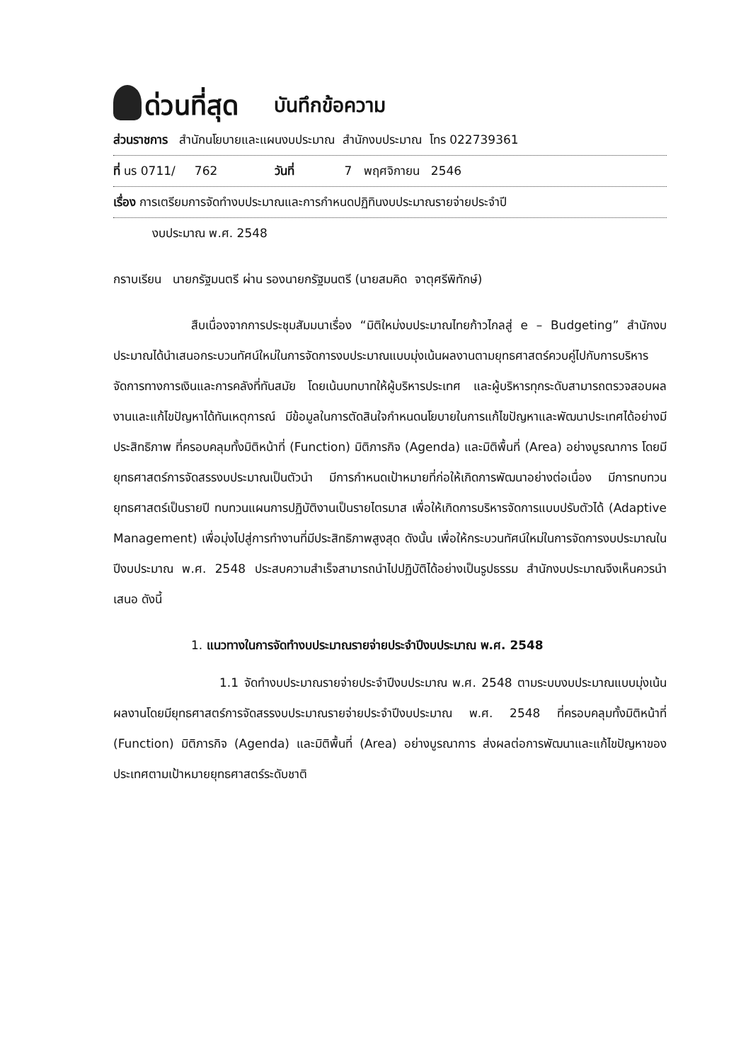ด่วนที่สุด
บันทึกข้อความ
ส่วนราชการ สำนักนโยบายและแผนงบประมาณ สำนักงบประมาณ โทร 022739361
ที่ นร 0711/ 762 วันที่ 7 พฤศจิกายน 2546
เรื่อง การเตรียมการจัดทำงบประมาณและการกำหนดปฏิทินงบประมาณรายจ่ายประจำปี
งบประมาณ พ.ศ. 2548
กราบเรียน นายกรัฐมนตรี ผ่าน รองนายกรัฐมนตรี (นายสมคิด จาตุศรีพิทักษ์)
สืบเนื่องจากการประชุมสัมมนาเรื่อง “มิติใหม่งบประมาณไทยก้าวไกลสู่ e – Budgeting” สำนักงบประมาณได้นำเสนอกระบวนทัศน์ใหม่ในการจัดการงบประมาณแบบมุ่งเน้นผลงานตามยุทธศาสตร์ควบคู่ไปกับการบริหารจัดการทางการเงินและการคลังที่ทันสมัย โดยเน้นบทบาทให้ผู้บริหารประเทศ และผู้บริหารทุกระดับสามารถตรวจสอบผลงานและแก้ไขปัญหาได้ทันเหตุการณ์ มีข้อมูลในการตัดสินใจกำหนดนโยบายในการแก้ไขปัญหาและพัฒนาประเทศได้อย่างมีประสิทธิภาพ ที่ครอบคลุมทั้งมิติหน้าที่ (Function) มิติภารกิจ (Agenda) และมิติพื้นที่ (Area) อย่างบูรณาการ โดยมียุทธศาสตร์การจัดสรรงบประมาณเป็นตัวนำ มีการกำหนดเป้าหมายที่ก่อให้เกิดการพัฒนาอย่างต่อเนื่อง มีการทบทวนยุทธศาสตร์เป็นรายปี ทบทวนแผนการปฏิบัติงานเป็นรายไตรมาส เพื่อให้เกิดการบริหารจัดการแบบปรับตัวได้ (Adaptive Management) เพื่อมุ่งไปสู่การทำงานที่มีประสิทธิภาพสูงสุด ดังนั้น เพื่อให้กระบวนทัศน์ใหม่ในการจัดการงบประมาณในปีงบประมาณ พ.ศ. 2548 ประสบความสำเร็จสามารถนำไปปฏิบัติได้อย่างเป็นรูปธรรม สำนักงบประมาณจึงเห็นควรนำเสนอ ดังนี้
1. แนวทางในการจัดทำงบประมาณรายจ่ายประจำปีงบประมาณ พ.ศ. 2548
1.1 จัดทำงบประมาณรายจ่ายประจำปีงบประมาณ พ.ศ. 2548 ตามระบบงบประมาณแบบมุ่งเน้นผลงานโดยมียุทธศาสตร์การจัดสรรงบประมาณรายจ่ายประจำปีงบประมาณ พ.ศ. 2548 ที่ครอบคลุมทั้งมิติหน้าที่ (Function) มิติภารกิจ (Agenda) และมิติพื้นที่ (Area) อย่างบูรณาการ ส่งผลต่อการพัฒนาและแก้ไขปัญหาของประเทศตามเป้าหมายยุทธศาสตร์ระดับชาติ